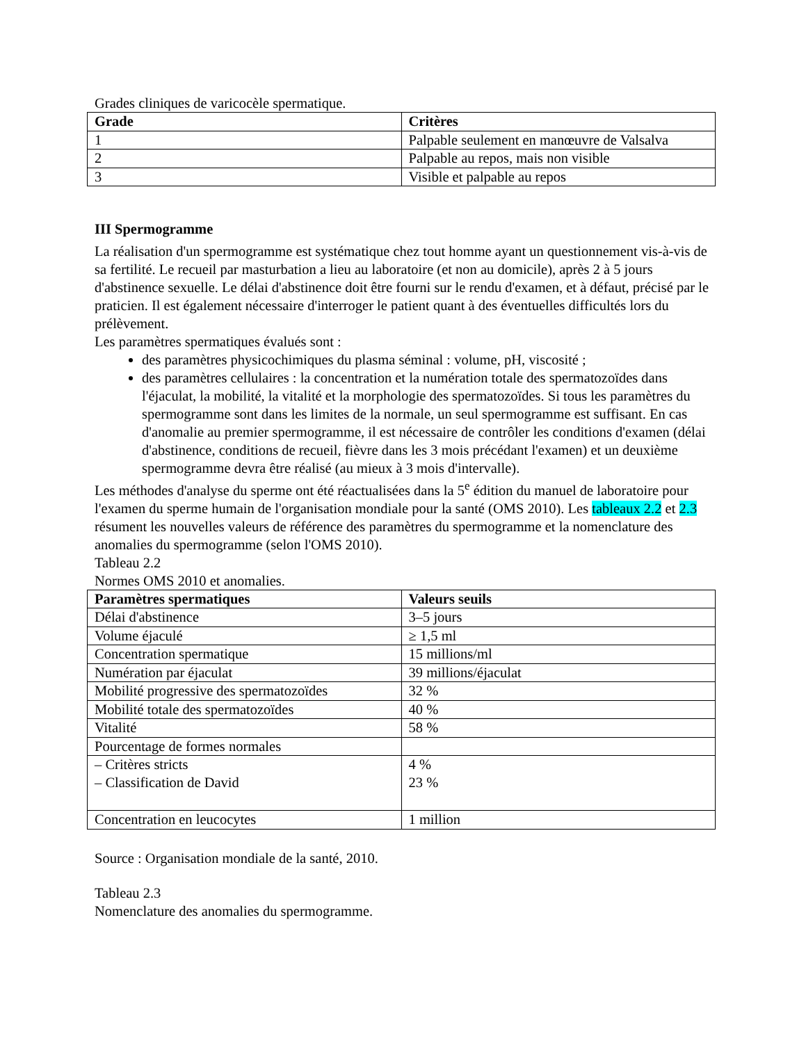Grades cliniques de varicocèle spermatique.
| Grade | Critères |
| --- | --- |
| 1 | Palpable seulement en manœuvre de Valsalva |
| 2 | Palpable au repos, mais non visible |
| 3 | Visible et palpable au repos |
III Spermogramme
La réalisation d'un spermogramme est systématique chez tout homme ayant un questionnement vis-à-vis de sa fertilité. Le recueil par masturbation a lieu au laboratoire (et non au domicile), après 2 à 5 jours d'abstinence sexuelle. Le délai d'abstinence doit être fourni sur le rendu d'examen, et à défaut, précisé par le praticien. Il est également nécessaire d'interroger le patient quant à des éventuelles difficultés lors du prélèvement.
Les paramètres spermatiques évalués sont :
des paramètres physicochimiques du plasma séminal : volume, pH, viscosité ;
des paramètres cellulaires : la concentration et la numération totale des spermatozoïdes dans l'éjaculat, la mobilité, la vitalité et la morphologie des spermatozoïdes. Si tous les paramètres du spermogramme sont dans les limites de la normale, un seul spermogramme est suffisant. En cas d'anomalie au premier spermogramme, il est nécessaire de contrôler les conditions d'examen (délai d'abstinence, conditions de recueil, fièvre dans les 3 mois précédant l'examen) et un deuxième spermogramme devra être réalisé (au mieux à 3 mois d'intervalle).
Les méthodes d'analyse du sperme ont été réactualisées dans la 5<sup>e</sup> édition du manuel de laboratoire pour l'examen du sperme humain de l'organisation mondiale pour la santé (OMS 2010). Les tableaux 2.2 et 2.3 résument les nouvelles valeurs de référence des paramètres du spermogramme et la nomenclature des anomalies du spermogramme (selon l'OMS 2010).
Tableau 2.2
Normes OMS 2010 et anomalies.
| Paramètres spermatiques | Valeurs seuils |
| --- | --- |
| Délai d'abstinence | 3–5 jours |
| Volume éjaculé | ≥ 1,5 ml |
| Concentration spermatique | 15 millions/ml |
| Numération par éjaculat | 39 millions/éjaculat |
| Mobilité progressive des spermatozoïdes | 32 % |
| Mobilité totale des spermatozoïdes | 40 % |
| Vitalité | 58 % |
| Pourcentage de formes normales | |
| – Critères stricts – Classification de David | 4 % 23 % |
| Concentration en leucocytes | 1 million |
Source : Organisation mondiale de la santé, 2010.
Tableau 2.3
Nomenclature des anomalies du spermogramme.